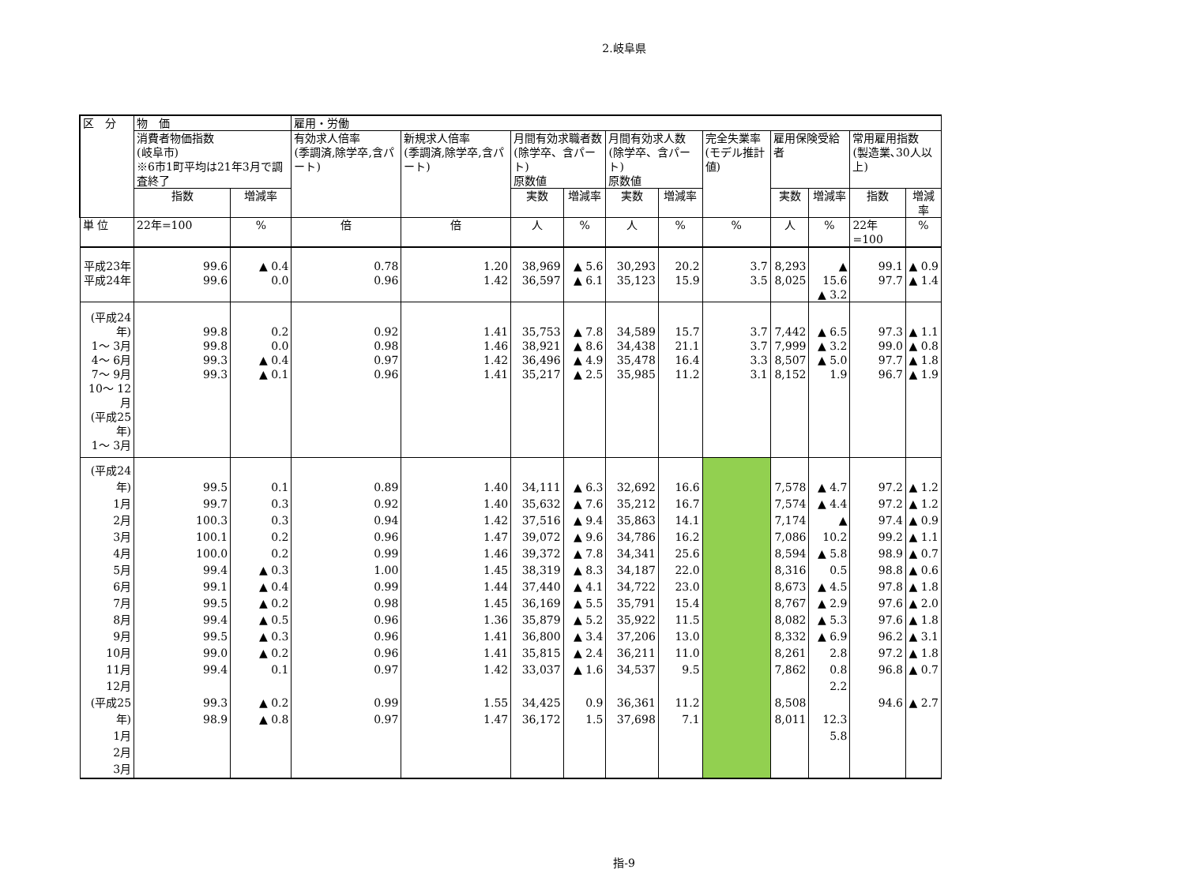2.岐阜県
| 区 分 | 物 価 | | 雇用・労働 | | | | | | | | | | |
| --- | --- | --- | --- | --- | --- | --- | --- | --- | --- | --- | --- | --- | --- |
| | 消費者物価指数 (岐阜市) ※6市1町平均は21年3月で調査終了 | | 有効求人倍率 (季調済,除学卒,含パート) | 新規求人倍率 (季調済,除学卒,含パート) | 月間有効求職者数 (除学卒、含パート) 原数値 | | 月間有効求人数 (除学卒、含パート) 原数値 | | 完全失業率 (モデル推計値) | 雇用保険受給者 | | 常用雇用指数 (製造業､30人以上) | |
| | 指数 | 増減率 | | | 実数 | 増減率 | 実数 | 増減率 | | 実数 | 増減率 | 指数 | 増減率 |
| 単 位 | 22年=100 | % | 倍 | 倍 | 人 | % | 人 | % | % | 人 | % | 22年=100 | % |
| 平成23年 平成24年 | 99.6 99.6 | ▲ 0.4 0.0 | 0.78 0.96 | 1.20 1.42 | 38,969 36,597 | ▲ 5.6 ▲ 6.1 | 30,293 35,123 | 20.2 15.9 | 3.7 3.5 | 8,293 8,025 | ▲ 15.6 ▲ 3.2 | 99.1 97.7 | ▲ 0.9 ▲ 1.4 |
| (平成24年) 1～ 3月 4～ 6月 7～ 9月 10～ 12月 (平成25年) 1～ 3月 | 99.8 99.8 99.3 99.3 | 0.2 0.0 ▲ 0.4 ▲ 0.1 | 0.92 0.98 0.97 0.96 | 1.41 1.46 1.42 1.41 | 35,753 38,921 36,496 35,217 | ▲ 7.8 ▲ 8.6 ▲ 4.9 ▲ 2.5 | 34,589 34,438 35,478 35,985 | 15.7 21.1 16.4 11.2 | 3.7 3.7 3.3 3.1 | 7,442 7,999 8,507 8,152 | ▲ 6.5 ▲ 3.2 ▲ 5.0 1.9 | 97.3 99.0 97.7 96.7 | ▲ 1.1 ▲ 0.8 ▲ 1.8 ▲ 1.9 |
| (平成24年) 1月 2月 3月 4月 5月 6月 7月 8月 9月 10月 11月 12月 (平成25年) 1月 2月 3月 | 99.5 99.7 100.3 100.1 100.0 99.4 99.1 99.5 99.4 99.5 99.0 99.4 99.3 98.9 | 0.1 0.3 0.3 0.2 0.2 ▲ 0.3 ▲ 0.4 ▲ 0.2 ▲ 0.5 ▲ 0.3 ▲ 0.2 0.1 ▲ 0.2 ▲ 0.8 | 0.89 0.92 0.94 0.96 0.99 1.00 0.99 0.98 0.96 0.96 0.96 0.97 0.99 0.97 | 1.40 1.40 1.42 1.47 1.46 1.45 1.44 1.45 1.36 1.41 1.41 1.42 1.55 1.47 | 34,111 35,632 37,516 39,072 39,372 38,319 37,440 36,169 35,879 36,800 35,815 33,037 34,425 36,172 | ▲ 6.3 ▲ 7.6 ▲ 9.4 ▲ 9.6 ▲ 7.8 ▲ 8.3 ▲ 4.1 ▲ 5.5 ▲ 5.2 ▲ 3.4 ▲ 2.4 ▲ 1.6 0.9 1.5 | 32,692 35,212 35,863 34,786 34,341 34,187 34,722 35,791 35,922 37,206 36,211 34,537 36,361 37,698 | 16.6 16.7 14.1 16.2 25.6 22.0 23.0 15.4 11.5 13.0 11.0 9.5 11.2 7.1 | | 7,578 7,574 7,174 7,086 8,594 8,316 8,673 8,767 8,082 8,332 8,261 7,862 8,508 8,011 | ▲ 4.7 ▲ 4.4 ▲ 10.2 ▲ 5.8 0.5 ▲ 4.5 ▲ 2.9 ▲ 5.3 ▲ 6.9 2.8 0.8 2.2 12.3 5.8 | 97.2 97.2 97.4 99.2 98.9 98.8 97.8 97.6 97.6 96.2 97.2 96.8 94.6 | ▲ 1.2 ▲ 1.2 ▲ 0.9 ▲ 1.1 ▲ 0.7 ▲ 0.6 ▲ 1.8 ▲ 2.0 ▲ 1.8 ▲ 3.1 ▲ 1.8 ▲ 0.7 ▲ 2.7 |
指-9